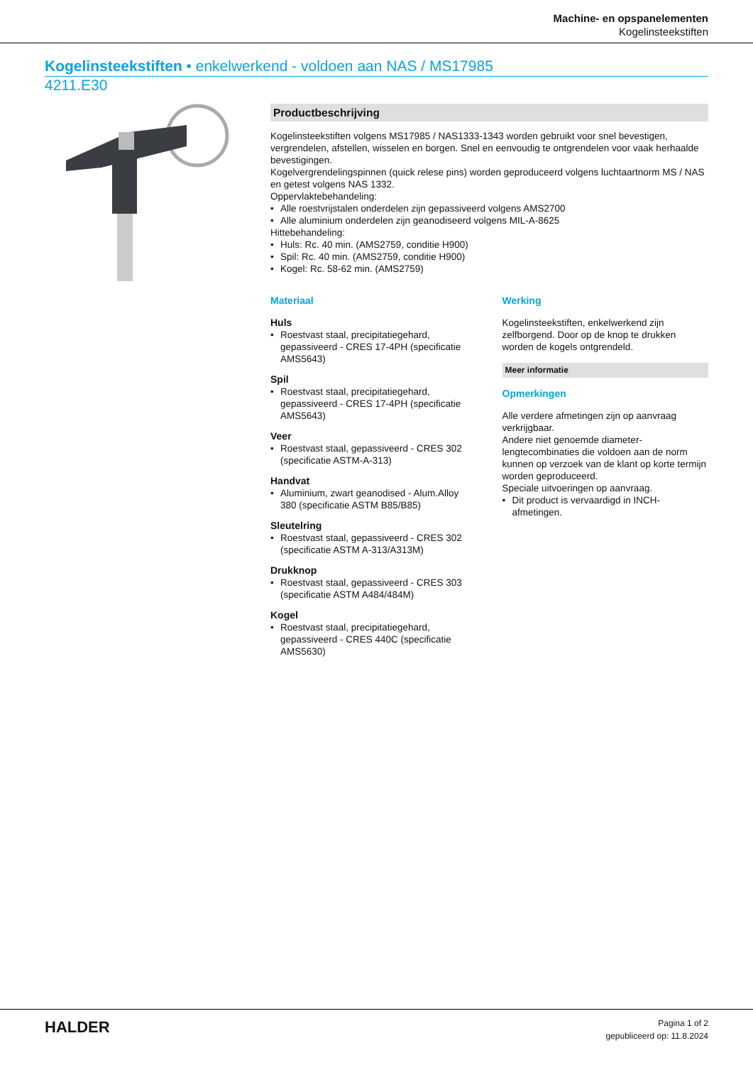Machine- en opspanelementen
Kogelinsteekstiften
Kogelinsteekstiften • enkelwerkend - voldoen aan NAS / MS17985
4211.E30
Productbeschrijving
Kogelinsteekstiften volgens MS17985 / NAS1333-1343 worden gebruikt voor snel bevestigen, vergrendelen, afstellen, wisselen en borgen. Snel en eenvoudig te ontgrendelen voor vaak herhaalde bevestigingen.
Kogelvergrendelingspinnen (quick relese pins) worden geproduceerd volgens luchtaartnorm MS / NAS en getest volgens NAS 1332.
Oppervlaktebehandeling:
Alle roestvrijstalen onderdelen zijn gepassiveerd volgens AMS2700
Alle aluminium onderdelen zijn geanodiseerd volgens MIL-A-8625
Hittebehandeling:
Huls: Rc. 40 min. (AMS2759, conditie H900)
Spil: Rc. 40 min. (AMS2759, conditie H900)
Kogel: Rc. 58-62 min. (AMS2759)
Materiaal
Huls
Roestvast staal, precipitatiegehard, gepassiveerd - CRES 17-4PH (specificatie AMS5643)
Spil
Roestvast staal, precipitatiegehard, gepassiveerd - CRES 17-4PH (specificatie AMS5643)
Veer
Roestvast staal, gepassiveerd - CRES 302 (specificatie ASTM-A-313)
Handvat
Aluminium, zwart geanodised - Alum.Alloy 380 (specificatie ASTM B85/B85)
Sleutelring
Roestvast staal, gepassiveerd - CRES 302 (specificatie ASTM A-313/A313M)
Drukknop
Roestvast staal, gepassiveerd - CRES 303 (specificatie ASTM A484/484M)
Kogel
Roestvast staal, precipitatiegehard, gepassiveerd - CRES 440C (specificatie AMS5630)
Werking
Kogelinsteekstiften, enkelwerkend zijn zelfborgend. Door op de knop te drukken worden de kogels ontgrendeld.
Meer informatie
Opmerkingen
Alle verdere afmetingen zijn op aanvraag verkrijgbaar.
Andere niet genoemde diameter-lengtecombinaties die voldoen aan de norm kunnen op verzoek van de klant op korte termijn worden geproduceerd.
Speciale uitvoeringen op aanvraag.
Dit product is vervaardigd in INCH-afmetingen.
HALDER
Pagina 1 of 2
gepubliceerd op: 11.8.2024